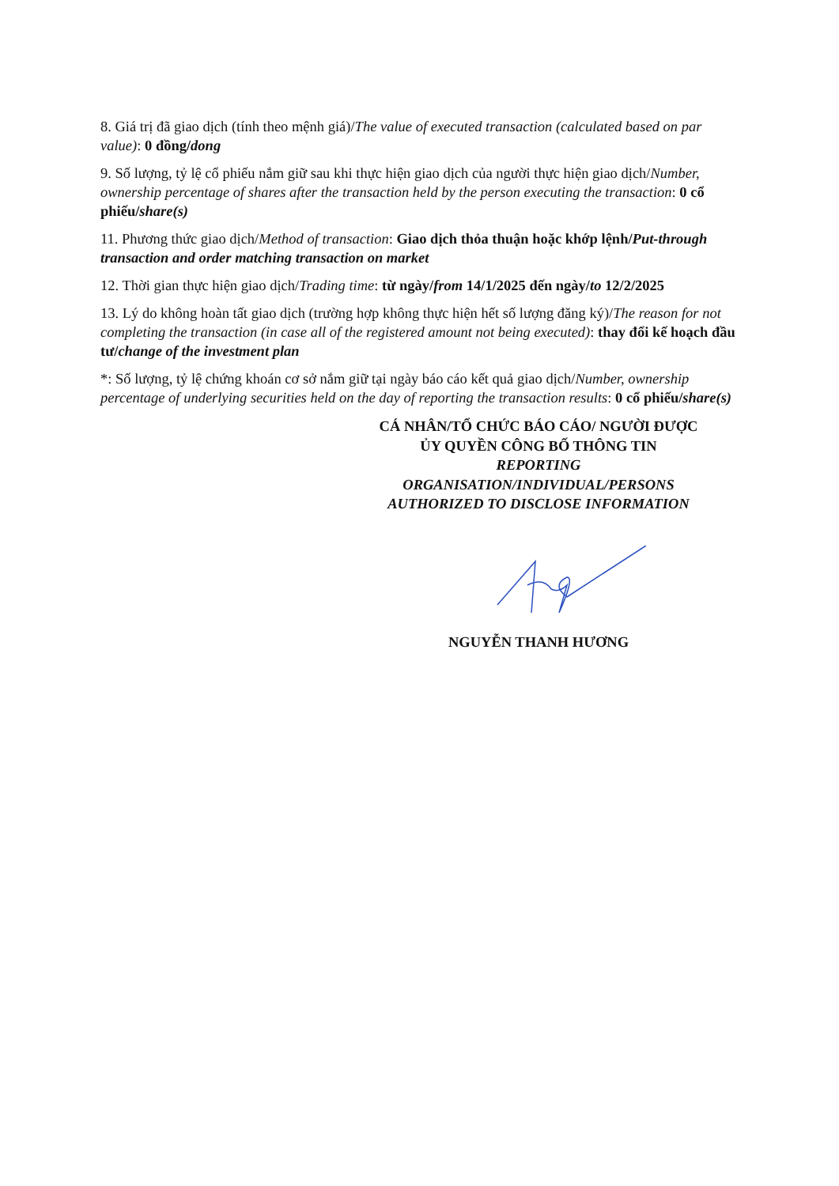8. Giá trị đã giao dịch (tính theo mệnh giá)/The value of executed transaction (calculated based on par value): 0 đồng/dong
9. Số lượng, tỷ lệ cổ phiếu nắm giữ sau khi thực hiện giao dịch của người thực hiện giao dịch/Number, ownership percentage of shares after the transaction held by the person executing the transaction: 0 cổ phiếu/share(s)
11. Phương thức giao dịch/Method of transaction: Giao dịch thỏa thuận hoặc khớp lệnh/Put-through transaction and order matching transaction on market
12. Thời gian thực hiện giao dịch/Trading time: từ ngày/from 14/1/2025 đến ngày/to 12/2/2025
13. Lý do không hoàn tất giao dịch (trường hợp không thực hiện hết số lượng đăng ký)/The reason for not completing the transaction (in case all of the registered amount not being executed): thay đổi kế hoạch đầu tư/change of the investment plan
*: Số lượng, tỷ lệ chứng khoán cơ sở nắm giữ tại ngày báo cáo kết quả giao dịch/Number, ownership percentage of underlying securities held on the day of reporting the transaction results: 0 cổ phiếu/share(s)
CÁ NHÂN/TỔ CHỨC BÁO CÁO/ NGƯỜI ĐƯỢC
ỦY QUYỀN CÔNG BỐ THÔNG TIN
REPORTING
ORGANISATION/INDIVIDUAL/PERSONS
AUTHORIZED TO DISCLOSE INFORMATION
NGUYỄN THANH HƯƠNG